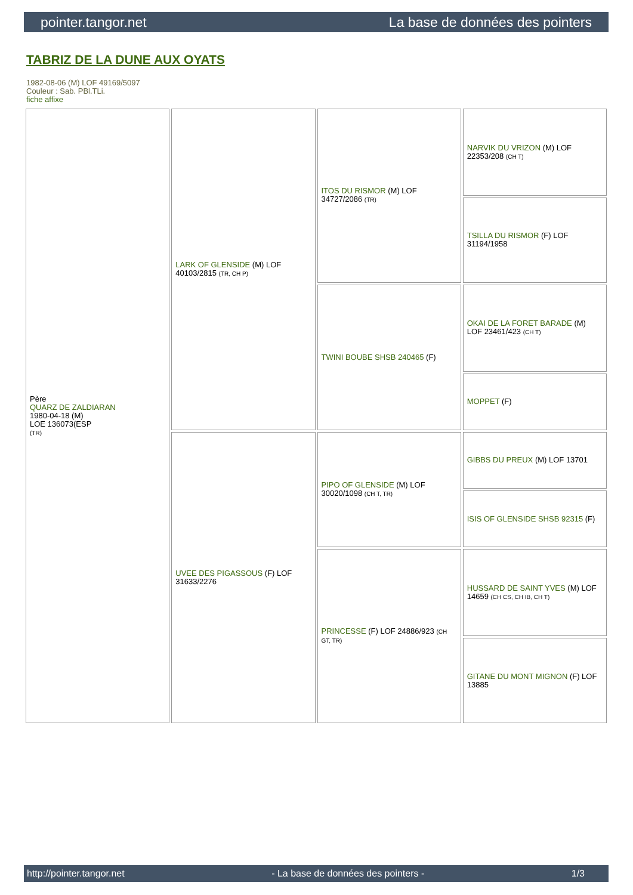pointer.tangor.net La base de données des pointers
TABRIZ DE LA DUNE AUX OYATS
1982-08-06 (M) LOF 49169/5097
Couleur : Sab. PBl.TLi.
fiche affixe
| Père QUARZ DE ZALDIARAN 1980-04-18 (M) LOE 136073(ESP (TR) | LARK OF GLENSIDE (M) LOF 40103/2815 (TR, CH P) | ITOS DU RISMOR (M) LOF 34727/2086 (TR) | NARVIK DU VRIZON (M) LOF 22353/208 (CH T) |
| | | | TSILLA DU RISMOR (F) LOF 31194/1958 |
| | | TWINI BOUBE SHSB 240465 (F) | OKAI DE LA FORET BARADE (M) LOF 23461/423 (CH T) |
| | | | MOPPET (F) |
| | UVEE DES PIGASSOUS (F) LOF 31633/2276 | PIPO OF GLENSIDE (M) LOF 30020/1098 (CH T, TR) | GIBBS DU PREUX (M) LOF 13701 |
| | | | ISIS OF GLENSIDE SHSB 92315 (F) |
| | | PRINCESSE (F) LOF 24886/923 (CH GT, TR) | HUSSARD DE SAINT YVES (M) LOF 14659 (CH CS, CH IB, CH T) |
| | | | GITANE DU MONT MIGNON (F) LOF 13885 |
http://pointer.tangor.net - La base de données des pointers - 1/3